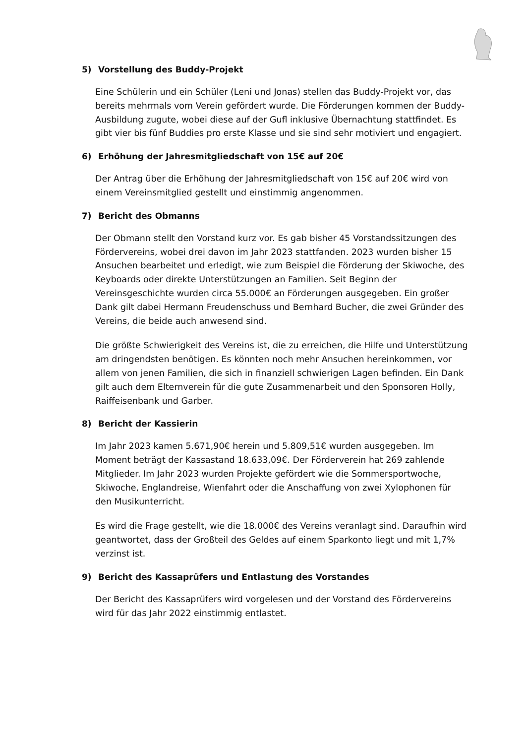5) Vorstellung des Buddy-Projekt
Eine Schülerin und ein Schüler (Leni und Jonas) stellen das Buddy-Projekt vor, das bereits mehrmals vom Verein gefördert wurde. Die Förderungen kommen der Buddy-Ausbildung zugute, wobei diese auf der Gufl inklusive Übernachtung stattfindet. Es gibt vier bis fünf Buddies pro erste Klasse und sie sind sehr motiviert und engagiert.
6) Erhöhung der Jahresmitgliedschaft von 15€ auf 20€
Der Antrag über die Erhöhung der Jahresmitgliedschaft von 15€ auf 20€ wird von einem Vereinsmitglied gestellt und einstimmig angenommen.
7) Bericht des Obmanns
Der Obmann stellt den Vorstand kurz vor. Es gab bisher 45 Vorstandssitzungen des Fördervereins, wobei drei davon im Jahr 2023 stattfanden. 2023 wurden bisher 15 Ansuchen bearbeitet und erledigt, wie zum Beispiel die Förderung der Skiwoche, des Keyboards oder direkte Unterstützungen an Familien. Seit Beginn der Vereinsgeschichte wurden circa 55.000€ an Förderungen ausgegeben. Ein großer Dank gilt dabei Hermann Freudenschuss und Bernhard Bucher, die zwei Gründer des Vereins, die beide auch anwesend sind.
Die größte Schwierigkeit des Vereins ist, die zu erreichen, die Hilfe und Unterstützung am dringendsten benötigen. Es könnten noch mehr Ansuchen hereinkommen, vor allem von jenen Familien, die sich in finanziell schwierigen Lagen befinden. Ein Dank gilt auch dem Elternverein für die gute Zusammenarbeit und den Sponsoren Holly, Raiffeisenbank und Garber.
8) Bericht der Kassierin
Im Jahr 2023 kamen 5.671,90€ herein und 5.809,51€ wurden ausgegeben. Im Moment beträgt der Kassastand 18.633,09€. Der Förderverein hat 269 zahlende Mitglieder. Im Jahr 2023 wurden Projekte gefördert wie die Sommersportwoche, Skiwoche, Englandreise, Wienfahrt oder die Anschaffung von zwei Xylophonen für den Musikunterricht.
Es wird die Frage gestellt, wie die 18.000€ des Vereins veranlagt sind. Daraufhin wird geantwortet, dass der Großteil des Geldes auf einem Sparkonto liegt und mit 1,7% verzinst ist.
9) Bericht des Kassaprüfers und Entlastung des Vorstandes
Der Bericht des Kassaprüfers wird vorgelesen und der Vorstand des Fördervereins wird für das Jahr 2022 einstimmig entlastet.